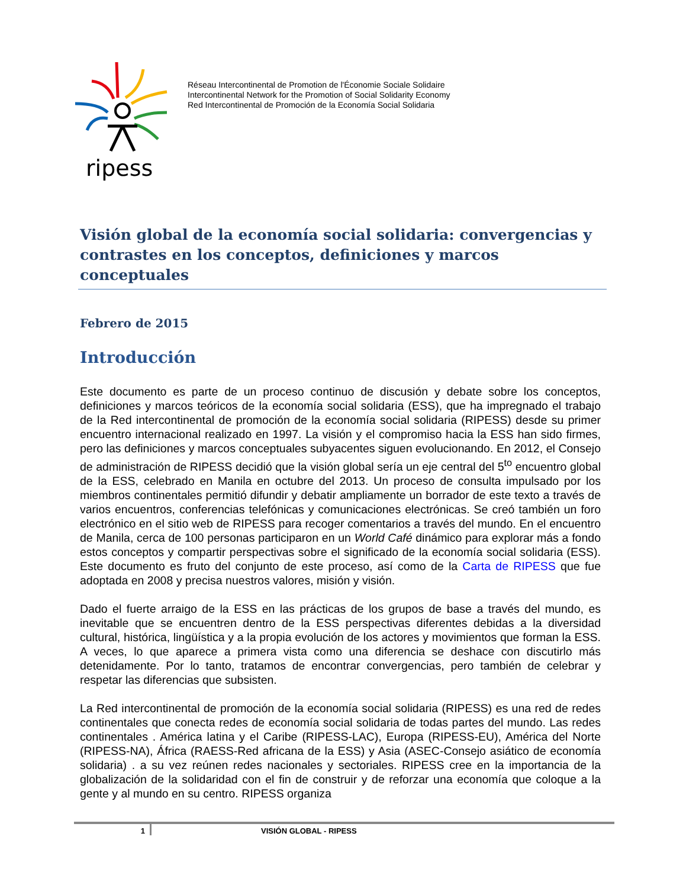ripess
Réseau Intercontinental de Promotion de l'Économie Sociale Solidaire
Intercontinental Network for the Promotion of Social Solidarity Economy
Red Intercontinental de Promoción de la Economía Social Solidaria
Visión global de la economía social solidaria: convergencias y contrastes en los conceptos, definiciones y marcos conceptuales
Febrero de 2015
Introducción
Este documento es parte de un proceso continuo de discusión y debate sobre los conceptos, definiciones y marcos teóricos de la economía social solidaria (ESS), que ha impregnado el trabajo de la Red intercontinental de promoción de la economía social solidaria (RIPESS) desde su primer encuentro internacional realizado en 1997. La visión y el compromiso hacia la ESS han sido firmes, pero las definiciones y marcos conceptuales subyacentes siguen evolucionando. En 2012, el Consejo de administración de RIPESS decidió que la visión global sería un eje central del 5<sup>to</sup> encuentro global de la ESS, celebrado en Manila en octubre del 2013. Un proceso de consulta impulsado por los miembros continentales permitió difundir y debatir ampliamente un borrador de este texto a través de varios encuentros, conferencias telefónicas y comunicaciones electrónicas. Se creó también un foro electrónico en el sitio web de RIPESS para recoger comentarios a través del mundo. En el encuentro de Manila, cerca de 100 personas participaron en un World Café dinámico para explorar más a fondo estos conceptos y compartir perspectivas sobre el significado de la economía social solidaria (ESS). Este documento es fruto del conjunto de este proceso, así como de la Carta de RIPESS que fue adoptada en 2008 y precisa nuestros valores, misión y visión.
Dado el fuerte arraigo de la ESS en las prácticas de los grupos de base a través del mundo, es inevitable que se encuentren dentro de la ESS perspectivas diferentes debidas a la diversidad cultural, histórica, lingüística y a la propia evolución de los actores y movimientos que forman la ESS. A veces, lo que aparece a primera vista como una diferencia se deshace con discutirlo más detenidamente. Por lo tanto, tratamos de encontrar convergencias, pero también de celebrar y respetar las diferencias que subsisten.
La Red intercontinental de promoción de la economía social solidaria (RIPESS) es una red de redes continentales que conecta redes de economía social solidaria de todas partes del mundo. Las redes continentales . América latina y el Caribe (RIPESS-LAC), Europa (RIPESS-EU), América del Norte (RIPESS-NA), África (RAESS-Red africana de la ESS) y Asia (ASEC-Consejo asiático de economía solidaria) . a su vez reúnen redes nacionales y sectoriales. RIPESS cree en la importancia de la globalización de la solidaridad con el fin de construir y de reforzar una economía que coloque a la gente y al mundo en su centro. RIPESS organiza
1 VISIÓN GLOBAL - RIPESS